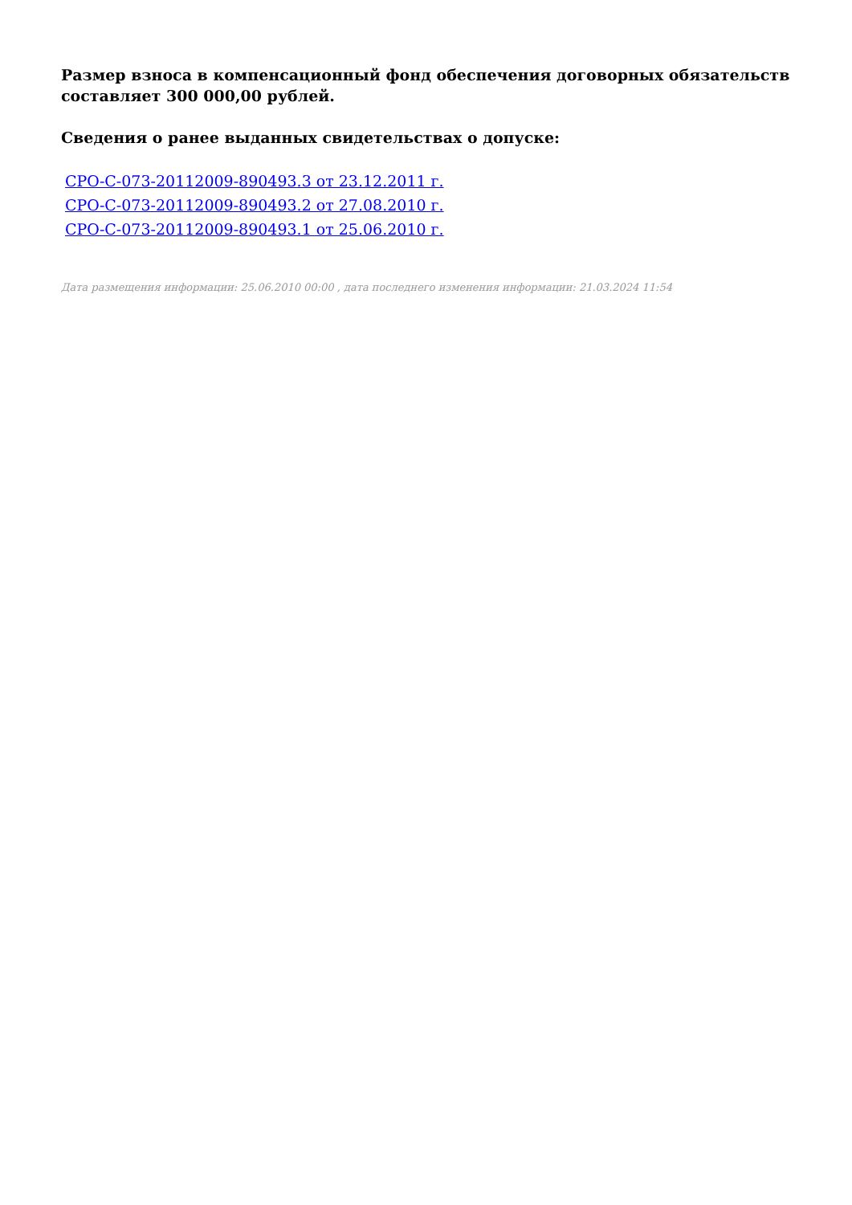Размер взноса в компенсационный фонд обеспечения договорных обязательств составляет 300 000,00 рублей.
Сведения о ранее выданных свидетельствах о допуске:
СРО-С-073-20112009-890493.3 от 23.12.2011 г.
СРО-С-073-20112009-890493.2 от 27.08.2010 г.
СРО-С-073-20112009-890493.1 от 25.06.2010 г.
Дата размещения информации: 25.06.2010 00:00 , дата последнего изменения информации: 21.03.2024 11:54